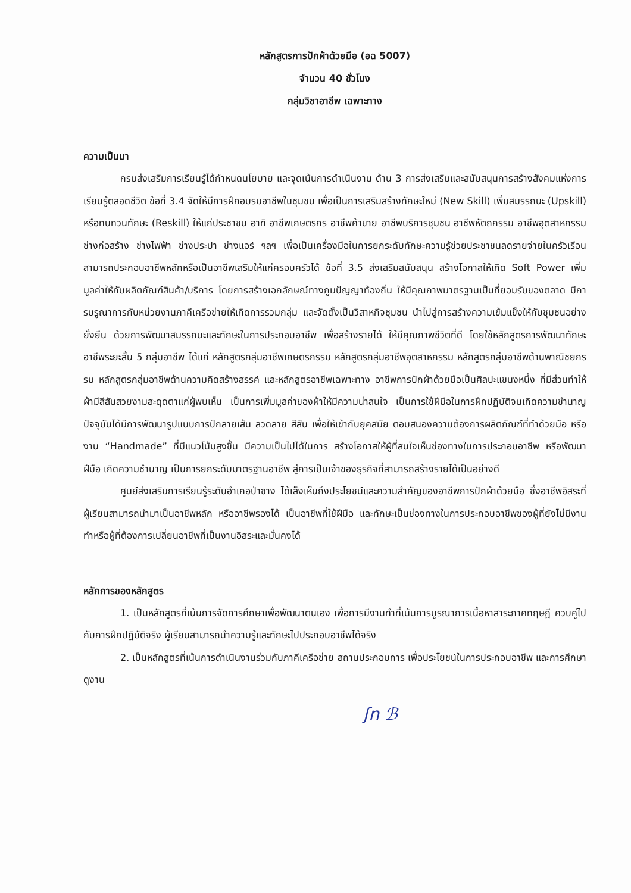หลักสูตรการปักผ้าด้วยมือ (อฉ 5007)
จำนวน 40 ชั่วโมง
กลุ่มวิชาอาชีพ เฉพาะทาง
ความเป็นมา
กรมส่งเสริมการเรียนรู้ได้กำหนดนโยบาย และจุดเน้นการดำเนินงาน ด้าน 3 การส่งเสริมและสนับสนุนการสร้างสังคมแห่งการเรียนรู้ตลอดชีวิต ข้อที่ 3.4 จัดให้มีการฝึกอบรมอาชีพในชุมชน เพื่อเป็นการเสริมสร้างทักษะใหม่ (New Skill) เพิ่มสมรรถนะ (Upskill) หรือทบทวนทักษะ (Reskill) ให้แก่ประชาชน อาทิ อาชีพเกษตรกร อาชีพค้าขาย อาชีพบริการชุมชน อาชีพหัตถกรรม อาชีพอุตสาหกรรม ช่างก่อสร้าง ช่างไฟฟ้า ช่างประปา ช่างแอร์ ฯลฯ เพื่อเป็นเครื่องมือในการยกระดับทักษะความรู้ช่วยประชาชนลดรายจ่ายในครัวเรือน สามารถประกอบอาชีพหลักหรือเป็นอาชีพเสริมให้แก่ครอบครัวได้ ข้อที่ 3.5 ส่งเสริมสนับสนุน สร้างโอกาสให้เกิด Soft Power เพิ่มมูลค่าให้กับผลิตภัณฑ์สินค้า/บริการ โดยการสร้างเอกลักษณ์ทางภูมปัญญาท้องถิ่น ให้มีคุณภาพมาตรฐานเป็นที่ยอมรับของตลาด มีการบรูณาการกับหน่วยงานภาคีเครือข่ายให้เกิดการรวมกลุ่ม และจัดตั้งเป็นวิสาหกิจชุมชน นำไปสู่การสร้างความเข้มแข็งให้กับชุมชนอย่างยั่งยืน ด้วยการพัฒนาสมรรถนะและทักษะในการประกอบอาชีพ เพื่อสร้างรายได้ ให้มีคุณภาพชีวิตที่ดี โดยใช้หลักสูตรการพัฒนาทักษะอาชีพระยะสั้น 5 กลุ่มอาชีพ ได้แก่ หลักสูตรกลุ่มอาชีพเกษตรกรรม หลักสูตรกลุ่มอาชีพอุตสาหกรรม หลักสูตรกลุ่มอาชีพด้านพาณิชยกรรม หลักสูตรกลุ่มอาชีพด้านความคิดสร้างสรรค์ และหลักสูตรอาชีพเฉพาะทาง อาชีพการปักผ้าด้วยมือเป็นศิลปะแขนงหนึ่ง ที่มีส่วนทำให้ผ้ามีสีสันสวยงามสะดุดตาแก่ผู้พบเห็น เป็นการเพิ่มมูลค่าของผ้าให้มีความน่าสนใจ เป็นการใช้ฝีมือในการฝึกปฏิบัติจนเกิดความชำนาญ ปัจจุบันได้มีการพัฒนารูปแบบการปักลายเส้น ลวดลาย สีสัน เพื่อให้เข้ากับยุคสมัย ตอบสนองความต้องการผลิตภัณฑ์ที่ทำด้วยมือ หรืองาน “Handmade” ที่มีแนวโน้มสูงขึ้น มีความเป็นไปได้ในการ สร้างโอกาสให้ผู้ที่สนใจเห็นช่องทางในการประกอบอาชีพ หรือพัฒนาฝีมือ เกิดความชำนาญ เป็นการยกระดับมาตรฐานอาชีพ สู่การเป็นเจ้าของธุรกิจที่สามารถสร้างรายได้เป็นอย่างดี
ศูนย์ส่งเสริมการเรียนรู้ระดับอำเภอป่าซาง ได้เล็งเห็นถึงประโยชน์และความสำคัญของอาชีพการปักผ้าด้วยมือ ซึ่งอาชีพอิสระที่ผู้เรียนสามารถนำมาเป็นอาชีพหลัก หรืออาชีพรองได้ เป็นอาชีพที่ใช้ฝีมือ และทักษะเป็นช่องทางในการประกอบอาชีพของผู้ที่ยังไม่มีงานทำหรือผู้ที่ต้องการเปลี่ยนอาชีพที่เป็นงานอิสระและมั่นคงได้
หลักการของหลักสูตร
1. เป็นหลักสูตรที่เน้นการจัดการศึกษาเพื่อพัฒนาตนเอง เพื่อการมีงานทำที่เน้นการบูรณาการเนื้อหาสาระภาคทฤษฎี ควบคู่ไปกับการฝึกปฏิบัติจริง ผู้เรียนสามารถนำความรู้และทักษะไปประกอบอาชีพได้จริง
2. เป็นหลักสูตรที่เน้นการดำเนินงานร่วมกับภาคีเครือข่าย สถานประกอบการ เพื่อประโยชน์ในการประกอบอาชีพ และการศึกษาดูงาน
ʃn ℬ